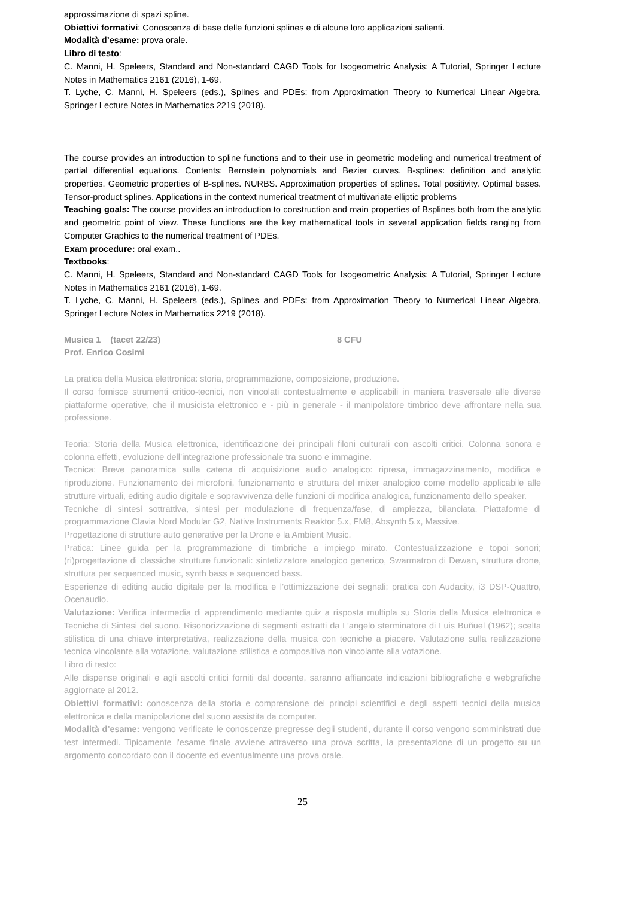approssimazione di spazi spline.
Obiettivi formativi: Conoscenza di base delle funzioni splines e di alcune loro applicazioni salienti.
Modalità d’esame: prova orale.
Libro di testo:
C. Manni, H. Speleers, Standard and Non-standard CAGD Tools for Isogeometric Analysis: A Tutorial, Springer Lecture Notes in Mathematics 2161 (2016), 1-69.
T. Lyche, C. Manni, H. Speleers (eds.), Splines and PDEs: from Approximation Theory to Numerical Linear Algebra, Springer Lecture Notes in Mathematics 2219 (2018).
The course provides an introduction to spline functions and to their use in geometric modeling and numerical treatment of partial differential equations. Contents: Bernstein polynomials and Bezier curves. B-splines: definition and analytic properties. Geometric properties of B-splines. NURBS. Approximation properties of splines. Total positivity. Optimal bases. Tensor-product splines. Applications in the context numerical treatment of multivariate elliptic problems
Teaching goals: The course provides an introduction to construction and main properties of Bsplines both from the analytic and geometric point of view. These functions are the key mathematical tools in several application fields ranging from Computer Graphics to the numerical treatment of PDEs.
Exam procedure: oral exam..
Textbooks:
C. Manni, H. Speleers, Standard and Non-standard CAGD Tools for Isogeometric Analysis: A Tutorial, Springer Lecture Notes in Mathematics 2161 (2016), 1-69.
T. Lyche, C. Manni, H. Speleers (eds.), Splines and PDEs: from Approximation Theory to Numerical Linear Algebra, Springer Lecture Notes in Mathematics 2219 (2018).
Musica 1 (tacet 22/23) 8 CFU
Prof. Enrico Cosimi
La pratica della Musica elettronica: storia, programmazione, composizione, produzione.
Il corso fornisce strumenti critico-tecnici, non vincolati contestualmente e applicabili in maniera trasversale alle diverse piattaforme operative, che il musicista elettronico e - più in generale - il manipolatore timbrico deve affrontare nella sua professione.
Teoria: Storia della Musica elettronica, identificazione dei principali filoni culturali con ascolti critici. Colonna sonora e colonna effetti, evoluzione dell’integrazione professionale tra suono e immagine.
Tecnica: Breve panoramica sulla catena di acquisizione audio analogico: ripresa, immagazzinamento, modifica e riproduzione. Funzionamento dei microfoni, funzionamento e struttura del mixer analogico come modello applicabile alle strutture virtuali, editing audio digitale e sopravvivenza delle funzioni di modifica analogica, funzionamento dello speaker.
Tecniche di sintesi sottrattiva, sintesi per modulazione di frequenza/fase, di ampiezza, bilanciata. Piattaforme di programmazione Clavia Nord Modular G2, Native Instruments Reaktor 5.x, FM8, Absynth 5.x, Massive.
Progettazione di strutture auto generative per la Drone e la Ambient Music.
Pratica: Linee guida per la programmazione di timbriche a impiego mirato. Contestualizzazione e topoi sonori; (ri)progettazione di classiche strutture funzionali: sintetizzatore analogico generico, Swarmatron di Dewan, struttura drone, struttura per sequenced music, synth bass e sequenced bass.
Esperienze di editing audio digitale per la modifica e l’ottimizzazione dei segnali; pratica con Audacity, i3 DSP-Quattro, Ocenaudio.
Valutazione: Verifica intermedia di apprendimento mediante quiz a risposta multipla su Storia della Musica elettronica e Tecniche di Sintesi del suono. Risonorizzazione di segmenti estratti da L’angelo sterminatore di Luis Buñuel (1962); scelta stilistica di una chiave interpretativa, realizzazione della musica con tecniche a piacere. Valutazione sulla realizzazione tecnica vincolante alla votazione, valutazione stilistica e compositiva non vincolante alla votazione.
Libro di testo:
Alle dispense originali e agli ascolti critici forniti dal docente, saranno affiancate indicazioni bibliografiche e webgrafiche aggiornate al 2012.
Obiettivi formativi: conoscenza della storia e comprensione dei principi scientifici e degli aspetti tecnici della musica elettronica e della manipolazione del suono assistita da computer.
Modalità d’esame: vengono verificate le conoscenze pregresse degli studenti, durante il corso vengono somministrati due test intermedi. Tipicamente l'esame finale avviene attraverso una prova scritta, la presentazione di un progetto su un argomento concordato con il docente ed eventualmente una prova orale.
25